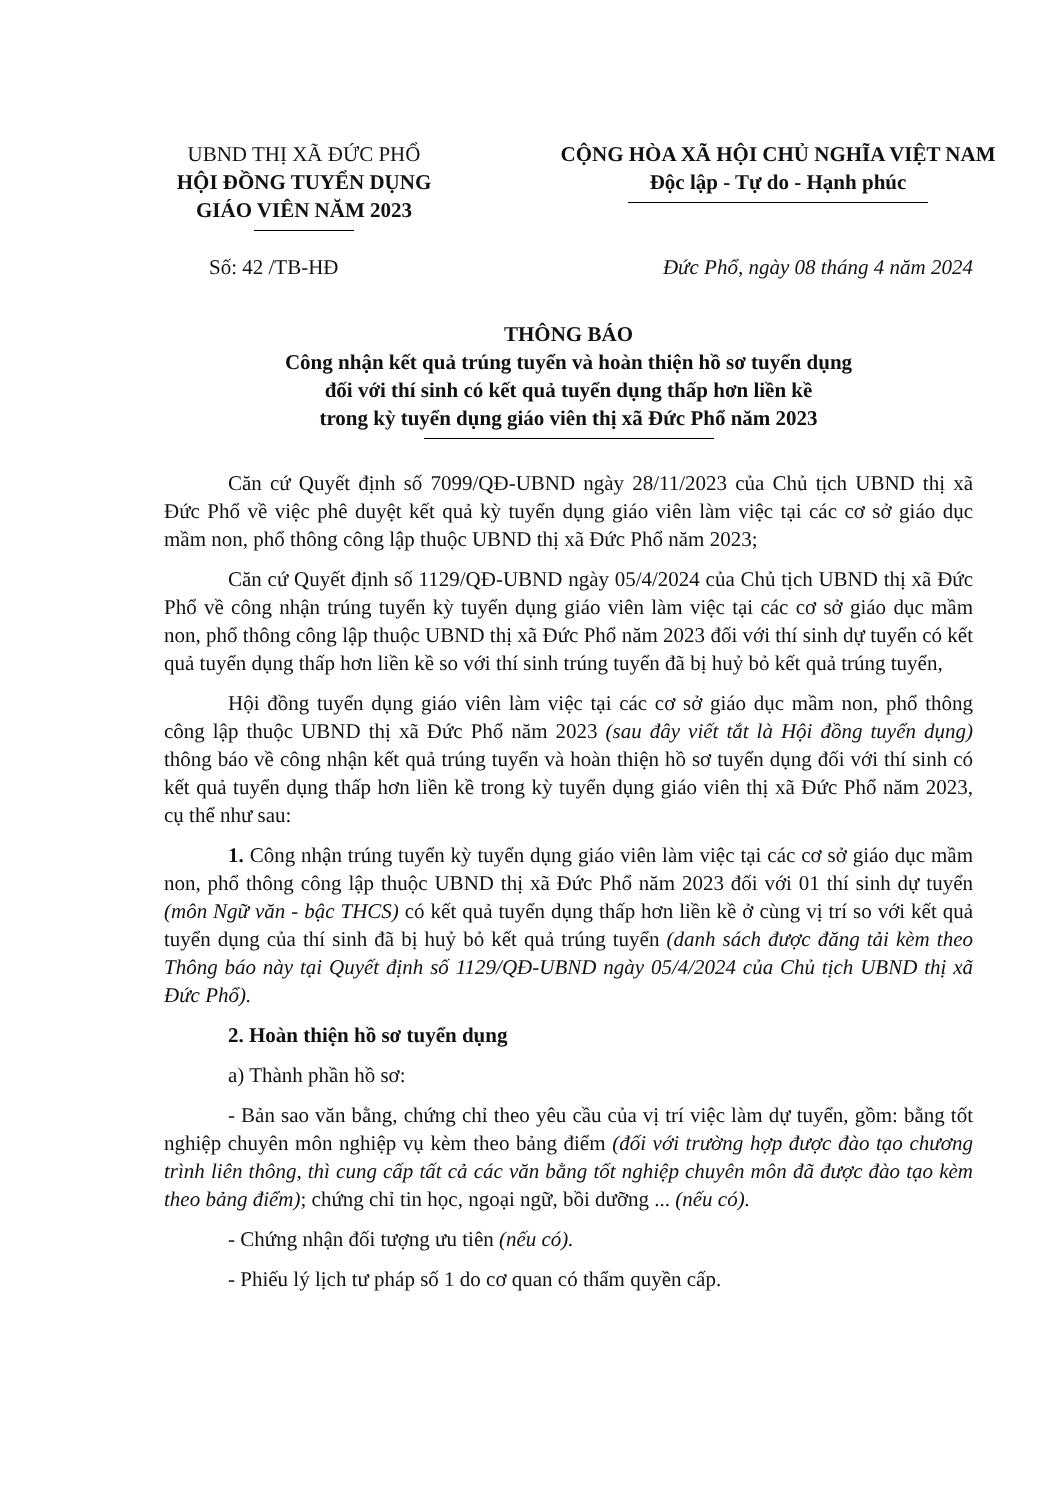UBND THỊ XÃ ĐỨC PHỔ
HỘI ĐỒNG TUYỂN DỤNG
GIÁO VIÊN NĂM 2023
CỘNG HÒA XÃ HỘI CHỦ NGHĨA VIỆT NAM
Độc lập - Tự do - Hạnh phúc
Số: 42 /TB-HĐ Đức Phổ, ngày 08 tháng 4 năm 2024
THÔNG BÁO
Công nhận kết quả trúng tuyển và hoàn thiện hồ sơ tuyển dụng
đối với thí sinh có kết quả tuyển dụng thấp hơn liền kề
trong kỳ tuyển dụng giáo viên thị xã Đức Phổ năm 2023
Căn cứ Quyết định số 7099/QĐ-UBND ngày 28/11/2023 của Chủ tịch UBND thị xã Đức Phổ về việc phê duyệt kết quả kỳ tuyển dụng giáo viên làm việc tại các cơ sở giáo dục mầm non, phổ thông công lập thuộc UBND thị xã Đức Phổ năm 2023;
Căn cứ Quyết định số 1129/QĐ-UBND ngày 05/4/2024 của Chủ tịch UBND thị xã Đức Phổ về công nhận trúng tuyển kỳ tuyển dụng giáo viên làm việc tại các cơ sở giáo dục mầm non, phổ thông công lập thuộc UBND thị xã Đức Phổ năm 2023 đối với thí sinh dự tuyển có kết quả tuyển dụng thấp hơn liền kề so với thí sinh trúng tuyển đã bị huỷ bỏ kết quả trúng tuyển,
Hội đồng tuyển dụng giáo viên làm việc tại các cơ sở giáo dục mầm non, phổ thông công lập thuộc UBND thị xã Đức Phổ năm 2023 (sau đây viết tắt là Hội đồng tuyển dụng) thông báo về công nhận kết quả trúng tuyển và hoàn thiện hồ sơ tuyển dụng đối với thí sinh có kết quả tuyển dụng thấp hơn liền kề trong kỳ tuyển dụng giáo viên thị xã Đức Phổ năm 2023, cụ thể như sau:
1. Công nhận trúng tuyển kỳ tuyển dụng giáo viên làm việc tại các cơ sở giáo dục mầm non, phổ thông công lập thuộc UBND thị xã Đức Phổ năm 2023 đối với 01 thí sinh dự tuyển (môn Ngữ văn - bậc THCS) có kết quả tuyển dụng thấp hơn liền kề ở cùng vị trí so với kết quả tuyển dụng của thí sinh đã bị huỷ bỏ kết quả trúng tuyển (danh sách được đăng tải kèm theo Thông báo này tại Quyết định số 1129/QĐ-UBND ngày 05/4/2024 của Chủ tịch UBND thị xã Đức Phổ).
2. Hoàn thiện hồ sơ tuyển dụng
a) Thành phần hồ sơ:
- Bản sao văn bằng, chứng chỉ theo yêu cầu của vị trí việc làm dự tuyển, gồm: bằng tốt nghiệp chuyên môn nghiệp vụ kèm theo bảng điểm (đối với trường hợp được đào tạo chương trình liên thông, thì cung cấp tất cả các văn bằng tốt nghiệp chuyên môn đã được đào tạo kèm theo bảng điểm); chứng chỉ tin học, ngoại ngữ, bồi dưỡng ... (nếu có).
- Chứng nhận đối tượng ưu tiên (nếu có).
- Phiếu lý lịch tư pháp số 1 do cơ quan có thẩm quyền cấp.